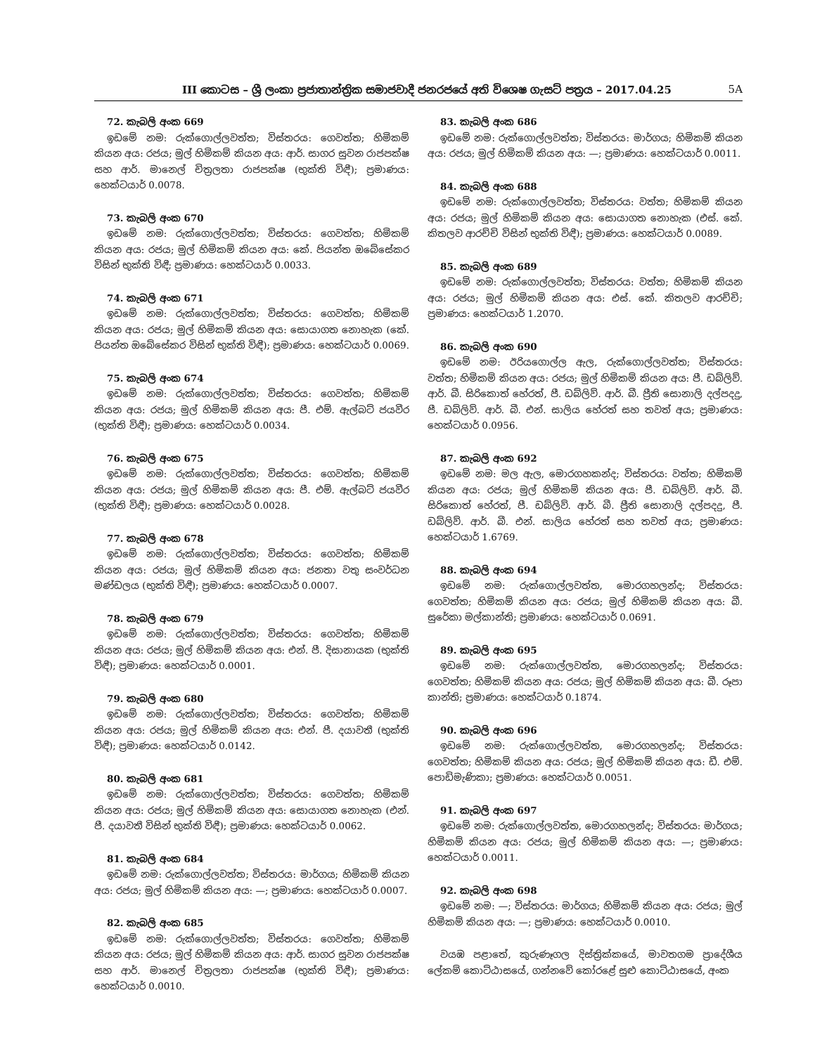III කොටස – ශ්‍රී ලංකා ප්‍රජාතාන්ත්‍රික සමාජවාදී ජනරජයේ අති විශෙෂ ගැසට් පත්‍රය – 2017.04.25 5A
72. කැබලි අංක 669
ඉඩමේ නම: රුක්ගොල්ලවත්ත; විස්තරය: ගෙවත්ත; හිමිකම් කියන අය: රජය; මුල් හිමිකම් කියන අය: ආර්. සාගර සුවන රාජපක්ෂ සහ ආර්. මානෙල් චිත්‍රලතා රාජපක්ෂ (භුක්ති විඳී); ප්‍රමාණය: හෙක්ටයාර් 0.0078.
73. කැබලි අංක 670
ඉඩමේ නම: රුක්ගොල්ලවත්ත; විස්තරය: ගෙවත්ත; හිමිකම් කියන අය: රජය; මුල් හිමිකම් කියන අය: කේ. පියන්ත ඔබේසේකර විසින් භුක්ති විඳී; ප්‍රමාණය: හෙක්ටයාර් 0.0033.
74. කැබලි අංක 671
ඉඩමේ නම: රුක්ගොල්ලවත්ත; විස්තරය: ගෙවත්ත; හිමිකම් කියන අය: රජය; මුල් හිමිකම් කියන අය: සොයාගත නොහැක (කේ. පියන්ත ඔබේසේකර විසින් භුක්ති විඳී); ප්‍රමාණය: හෙක්ටයාර් 0.0069.
75. කැබලි අංක 674
ඉඩමේ නම: රුක්ගොල්ලවත්ත; විස්තරය: ගෙවත්ත; හිමිකම් කියන අය: රජය; මුල් හිමිකම් කියන අය: පී. එම්. ඇල්බට් ජයවීර (භුක්ති විඳී); ප්‍රමාණය: හෙක්ටයාර් 0.0034.
76. කැබලි අංක 675
ඉඩමේ නම: රුක්ගොල්ලවත්ත; විස්තරය: ගෙවත්ත; හිමිකම් කියන අය: රජය; මුල් හිමිකම් කියන අය: පී. එම්. ඇල්බට් ජයවීර (භුක්ති විඳී); ප්‍රමාණය: හෙක්ටයාර් 0.0028.
77. කැබලි අංක 678
ඉඩමේ නම: රුක්ගොල්ලවත්ත; විස්තරය: ගෙවත්ත; හිමිකම් කියන අය: රජය; මුල් හිමිකම් කියන අය: ජනතා වතු සංවර්ධන මණ්ඩලය (භුක්ති විඳී); ප්‍රමාණය: හෙක්ටයාර් 0.0007.
78. කැබලි අංක 679
ඉඩමේ නම: රුක්ගොල්ලවත්ත; විස්තරය: ගෙවත්ත; හිමිකම් කියන අය: රජය; මුල් හිමිකම් කියන අය: එන්. පී. දිසානායක (භුක්ති විඳී); ප්‍රමාණය: හෙක්ටයාර් 0.0001.
79. කැබලි අංක 680
ඉඩමේ නම: රුක්ගොල්ලවත්ත; විස්තරය: ගෙවත්ත; හිමිකම් කියන අය: රජය; මුල් හිමිකම් කියන අය: එන්. පී. දයාවතී (භුක්ති විඳී); ප්‍රමාණය: හෙක්ටයාර් 0.0142.
80. කැබලි අංක 681
ඉඩමේ නම: රුක්ගොල්ලවත්ත; විස්තරය: ගෙවත්ත; හිමිකම් කියන අය: රජය; මුල් හිමිකම් කියන අය: සොයාගත නොහැක (එන්. පී. දයාවතී විසින් භුක්ති විඳී); ප්‍රමාණය: හෙක්ටයාර් 0.0062.
81. කැබලි අංක 684
ඉඩමේ නම: රුක්ගොල්ලවත්ත; විස්තරය: මාර්ගය; හිමිකම් කියන අය: රජය; මුල් හිමිකම් කියන අය: —; ප්‍රමාණය: හෙක්ටයාර් 0.0007.
82. කැබලි අංක 685
ඉඩමේ නම: රුක්ගොල්ලවත්ත; විස්තරය: ගෙවත්ත; හිමිකම් කියන අය: රජය; මුල් හිමිකම් කියන අය: ආර්. සාගර සුවන රාජපක්ෂ සහ ආර්. මානෙල් චිත්‍රලතා රාජපක්ෂ (භුක්ති විඳී); ප්‍රමාණය: හෙක්ටයාර් 0.0010.
83. කැබලි අංක 686
ඉඩමේ නම: රුක්ගොල්ලවත්ත; විස්තරය: මාර්ගය; හිමිකම් කියන අය: රජය; මුල් හිමිකම් කියන අය: —; ප්‍රමාණය: හෙක්ටයාර් 0.0011.
84. කැබලි අංක 688
ඉඩමේ නම: රුක්ගොල්ලවත්ත; විස්තරය: වත්ත; හිමිකම් කියන අය: රජය; මුල් හිමිකම් කියන අය: සොයාගත නොහැක (එස්. කේ. කිතලව ආරච්චි විසින් භුක්ති විඳී); ප්‍රමාණය: හෙක්ටයාර් 0.0089.
85. කැබලි අංක 689
ඉඩමේ නම: රුක්ගොල්ලවත්ත; විස්තරය: වත්ත; හිමිකම් කියන අය: රජය; මුල් හිමිකම් කියන අය: එස්. කේ. කිතලව ආරච්චි; ප්‍රමාණය: හෙක්ටයාර් 1.2070.
86. කැබලි අංක 690
ඉඩමේ නම: ඊරියගොල්ල ඇල, රුක්ගොල්ලවත්ත; විස්තරය: වත්ත; හිමිකම් කියන අය: රජය; මුල් හිමිකම් කියන අය: පී. ඩබ්ලිව්. ආර්. බී. සිරිකොත් හේරත්, පී. ඩබ්ලිව්. ආර්. බී. ප්‍රීති සොනාලි දල්පදදු, පී. ඩබ්ලිව්. ආර්. බී. එන්. සාලිය හේරත් සහ තවත් අය; ප්‍රමාණය: හෙක්ටයාර් 0.0956.
87. කැබලි අංක 692
ඉඩමේ නම: මල ඇල, මොරගහකන්ද; විස්තරය: වත්ත; හිමිකම් කියන අය: රජය; මුල් හිමිකම් කියන අය: පී. ඩබ්ලිව්. ආර්. බී. සිරිකොත් හේරත්, පී. ඩබ්ලිව්. ආර්. බී. ප්‍රීති සොනාලි දල්පදදු, පී. ඩබ්ලිව්. ආර්. බී. එන්. සාලිය හේරත් සහ තවත් අය; ප්‍රමාණය: හෙක්ටයාර් 1.6769.
88. කැබලි අංක 694
ඉඩමේ නම: රුක්ගොල්ලවත්ත, මොරගහලන්ද; විස්තරය: ගෙවත්ත; හිමිකම් කියන අය: රජය; මුල් හිමිකම් කියන අය: බී. සුරේකා මල්කාන්ති; ප්‍රමාණය: හෙක්ටයාර් 0.0691.
89. කැබලි අංක 695
ඉඩමේ නම: රුක්ගොල්ලවත්ත, මොරගහලන්ද; විස්තරය: ගෙවත්ත; හිමිකම් කියන අය: රජය; මුල් හිමිකම් කියන අය: බී. රූපා කාන්ති; ප්‍රමාණය: හෙක්ටයාර් 0.1874.
90. කැබලි අංක 696
ඉඩමේ නම: රුක්ගොල්ලවත්ත, මොරගහලන්ද; විස්තරය: ගෙවත්ත; හිමිකම් කියන අය: රජය; මුල් හිමිකම් කියන අය: ඩී. එම්. පොඩිමැණිකා; ප්‍රමාණය: හෙක්ටයාර් 0.0051.
91. කැබලි අංක 697
ඉඩමේ නම: රුක්ගොල්ලවත්ත, මොරගහලන්ද; විස්තරය: මාර්ගය; හිමිකම් කියන අය: රජය; මුල් හිමිකම් කියන අය: —; ප්‍රමාණය: හෙක්ටයාර් 0.0011.
92. කැබලි අංක 698
ඉඩමේ නම: —; විස්තරය: මාර්ගය; හිමිකම් කියන අය: රජය; මුල් හිමිකම් කියන අය: —; ප්‍රමාණය: හෙක්ටයාර් 0.0010.
වයඹ පළාතේ, කුරුණෑගල දිස්ත්‍රික්කයේ, මාවතගම ප්‍රාදේශීය ලේකම් කොට්ඨාසයේ, ගන්නවේ කෝරළේ සුළු කොට්ඨාසයේ, අංක